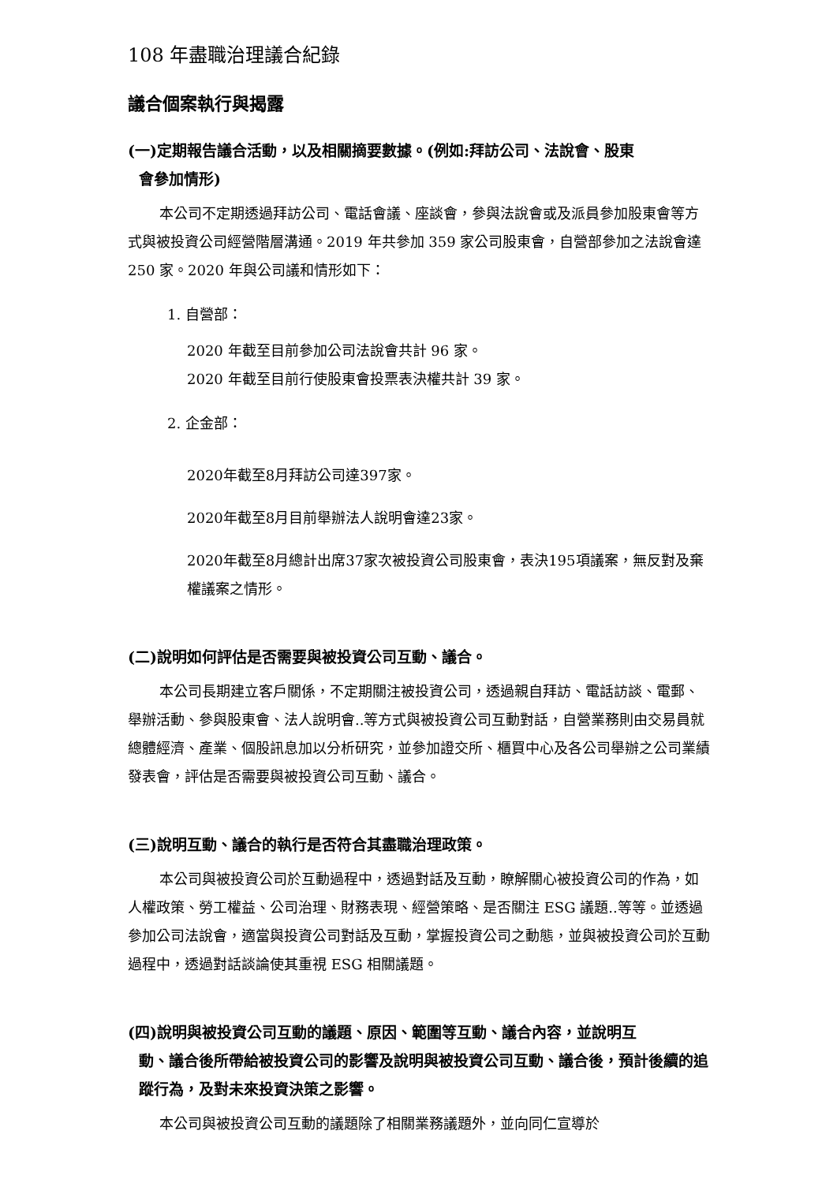108 年盡職治理議合紀錄
議合個案執行與揭露
(一)定期報告議合活動，以及相關摘要數據。(例如:拜訪公司、法說會、股東
會參加情形)
本公司不定期透過拜訪公司、電話會議、座談會，參與法說會或及派員參加股東會等方式與被投資公司經營階層溝通。2019 年共參加 359 家公司股東會，自營部參加之法說會達 250 家。2020 年與公司議和情形如下：
1. 自營部：
2020 年截至目前參加公司法說會共計 96 家。
2020 年截至目前行使股東會投票表決權共計 39 家。
2. 企金部：
2020年截至8月拜訪公司達397家。
2020年截至8月目前舉辦法人說明會達23家。
2020年截至8月總計出席37家次被投資公司股東會，表決195項議案，無反對及棄權議案之情形。
(二)說明如何評估是否需要與被投資公司互動、議合。
本公司長期建立客戶關係，不定期關注被投資公司，透過親自拜訪、電話訪談、電郵、舉辦活動、參與股東會、法人說明會..等方式與被投資公司互動對話，自營業務則由交易員就總體經濟、產業、個股訊息加以分析研究，並參加證交所、櫃買中心及各公司舉辦之公司業績發表會，評估是否需要與被投資公司互動、議合。
(三)說明互動、議合的執行是否符合其盡職治理政策。
本公司與被投資公司於互動過程中，透過對話及互動，瞭解關心被投資公司的作為，如人權政策、勞工權益、公司治理、財務表現、經營策略、是否關注 ESG 議題..等等。並透過參加公司法說會，適當與投資公司對話及互動，掌握投資公司之動態，並與被投資公司於互動過程中，透過對話談論使其重視 ESG 相關議題。
(四)說明與被投資公司互動的議題、原因、範圍等互動、議合內容，並說明互
動、議合後所帶給被投資公司的影響及說明與被投資公司互動、議合後，預計後續的追蹤行為，及對未來投資決策之影響。
本公司與被投資公司互動的議題除了相關業務議題外，並向同仁宣導於